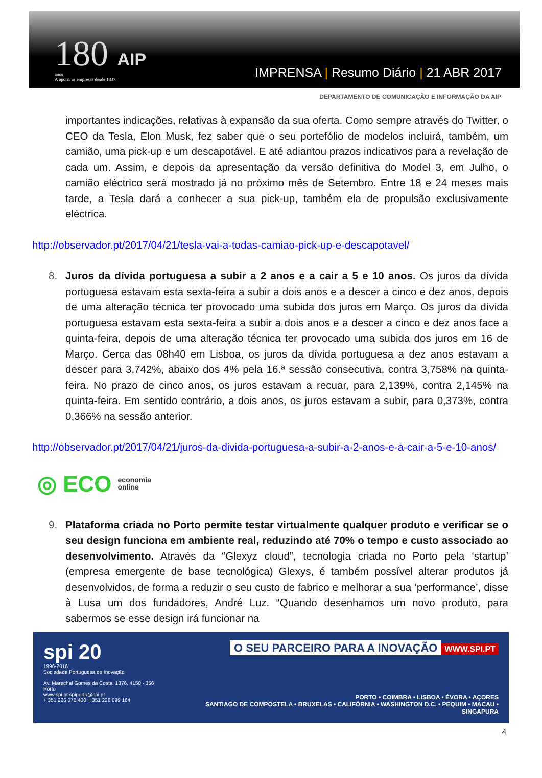180 AIP
anos
A apoiar as empresas desde 1837
IMPRENSA | Resumo Diário | 21 ABR 2017
DEPARTAMENTO DE COMUNICAÇÃO E INFORMAÇÃO DA AIP
importantes indicações, relativas à expansão da sua oferta. Como sempre através do Twitter, o CEO da Tesla, Elon Musk, fez saber que o seu portefólio de modelos incluirá, também, um camião, uma pick-up e um descapotável. E até adiantou prazos indicativos para a revelação de cada um. Assim, e depois da apresentação da versão definitiva do Model 3, em Julho, o camião eléctrico será mostrado já no próximo mês de Setembro. Entre 18 e 24 meses mais tarde, a Tesla dará a conhecer a sua pick-up, também ela de propulsão exclusivamente eléctrica.
http://observador.pt/2017/04/21/tesla-vai-a-todas-camiao-pick-up-e-descapotavel/
8. Juros da dívida portuguesa a subir a 2 anos e a cair a 5 e 10 anos. Os juros da dívida portuguesa estavam esta sexta-feira a subir a dois anos e a descer a cinco e dez anos, depois de uma alteração técnica ter provocado uma subida dos juros em Março. Os juros da dívida portuguesa estavam esta sexta-feira a subir a dois anos e a descer a cinco e dez anos face a quinta-feira, depois de uma alteração técnica ter provocado uma subida dos juros em 16 de Março. Cerca das 08h40 em Lisboa, os juros da dívida portuguesa a dez anos estavam a descer para 3,742%, abaixo dos 4% pela 16.ª sessão consecutiva, contra 3,758% na quinta-feira. No prazo de cinco anos, os juros estavam a recuar, para 2,139%, contra 2,145% na quinta-feira. Em sentido contrário, a dois anos, os juros estavam a subir, para 0,373%, contra 0,366% na sessão anterior.
http://observador.pt/2017/04/21/juros-da-divida-portuguesa-a-subir-a-2-anos-e-a-cair-a-5-e-10-anos/
◎ ECO economia
online
9. Plataforma criada no Porto permite testar virtualmente qualquer produto e verificar se o seu design funciona em ambiente real, reduzindo até 70% o tempo e custo associado ao desenvolvimento. Através da “Glexyz cloud”, tecnologia criada no Porto pela ‘startup’ (empresa emergente de base tecnológica) Glexys, é também possível alterar produtos já desenvolvidos, de forma a reduzir o seu custo de fabrico e melhorar a sua ‘performance’, disse à Lusa um dos fundadores, André Luz. “Quando desenhamos um novo produto, para sabermos se esse design irá funcionar na
spi 20
1996-2016
Sociedade Portuguesa de Inovação
Av. Marechal Gomes da Costa, 1376, 4150 - 356 Porto
www.spi.pt spiporto@spi.pt
+ 351 226 076 400 + 351 226 099 164
O SEU PARCEIRO PARA A INOVAÇÃO
WWW.SPI.PT
PORTO • COIMBRA • LISBOA • ÉVORA • AÇORES
SANTIAGO DE COMPOSTELA • BRUXELAS • CALIFÓRNIA • WASHINGTON D.C. • PEQUIM • MACAU • SINGAPURA
4